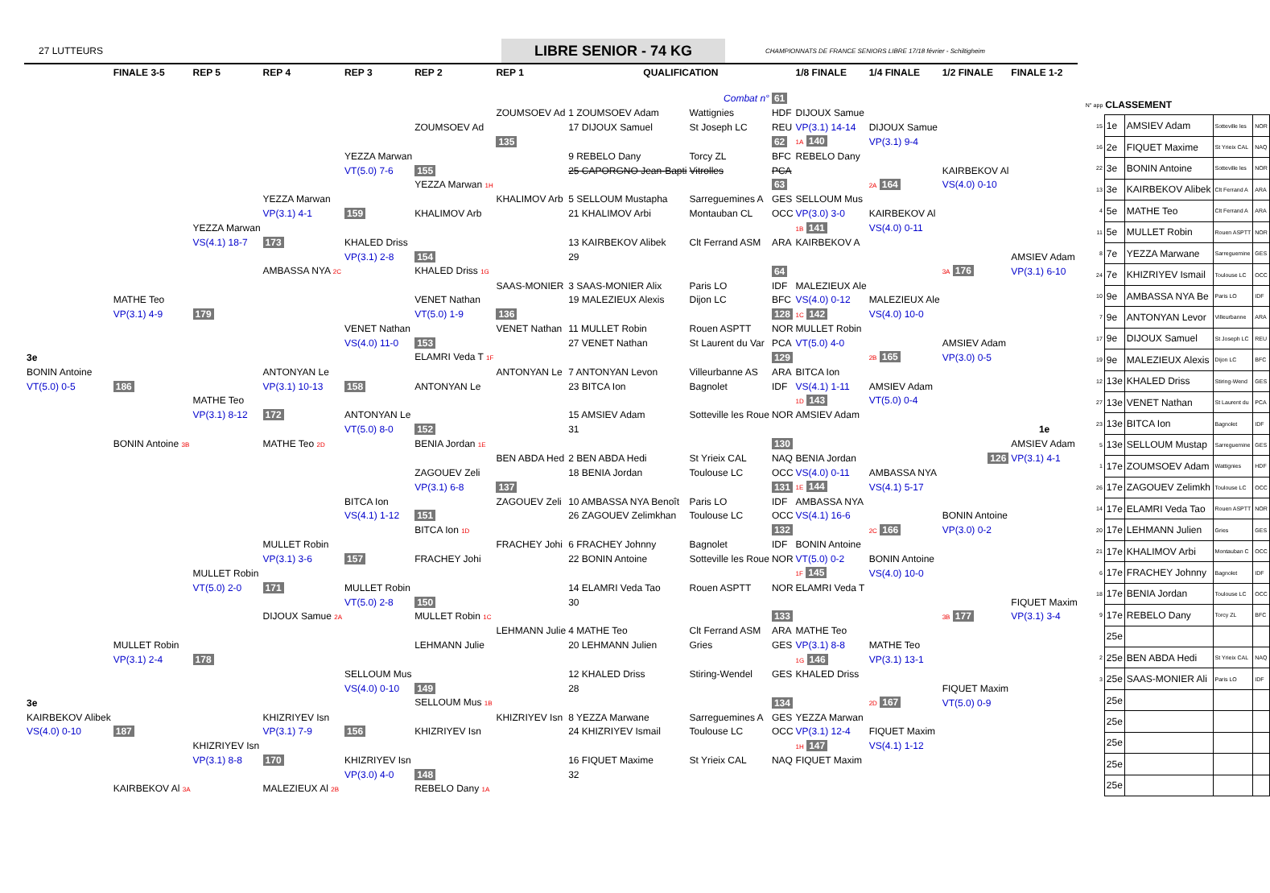27 LUTTEURS
LIBRE SENIOR - 74 KG
CHAMPIONNATS DE FRANCE SENIORS LIBRE 17/18 février - Schiltigheim
| | FINALE 3-5 | REP 5 | REP 4 | REP 3 | REP 2 | REP 1 | QUALIFICATION | | | 1/8 FINALE | 1/4 FINALE | 1/2 FINALE | FINALE 1-2 |
| --- | --- | --- | --- | --- | --- | --- | --- | --- | --- | --- | --- | --- | --- |
| | | | | | | | | Combat n° | 61 | | | | |
| | | | | | | ZOUMSOEV Ad | 1 ZOUMSOEV Adam | Wattignies | HDF | DIJOUX Samue | | | |
| | | | | | ZOUMSOEV Ad | | 17 DIJOUX Samuel | St Joseph LC | REU | VP(3.1) 14-14 | DIJOUX Samue | | |
| | | | | | | 135 | | | 62 | 1A 140 | VP(3.1) 9-4 | | |
| | | | | YEZZA Marwan | | | 9 REBELO Dany | Torcy ZL | BFC | REBELO Dany | | | |
| | | | | VT(5.0) 7-6 | 155 | | 25 CAPORGNO Jean-Bapti | Vitrolles | PCA | | | KAIRBEKOV Al | |
| | | | | | YEZZA Marwan 1H | | | | 63 | | 2A 164 | VS(4.0) 0-10 | |
| | | | YEZZA Marwan | | | KHALIMOV Arb | 5 SELLOUM Mustapha | Sarreguemines A | GES | SELLOUM Mus | | | |
| | | | VP(3.1) 4-1 | 159 | KHALIMOV Arb | | 21 KHALIMOV Arbi | Montauban CL | OCC | VP(3.0) 3-0 | KAIRBEKOV Al | | |
| | | YEZZA Marwan | | | | | | | | 1B 141 | VS(4.0) 0-11 | | |
| | | VS(4.1) 18-7 | 173 | KHALED Driss | | | 13 KAIRBEKOV Alibek | Clt Ferrand ASM | ARA | KAIRBEKOV A | | | |
| | | | | VP(3.1) 2-8 | 154 | | 29 | | | | | | AMSIEV Adam |
| | | | AMBASSA NYA 2C | | KHALED Driss 1G | | | | 64 | | | 3A 176 | VP(3.1) 6-10 |
| | | | | | | SAAS-MONIER | 3 SAAS-MONIER Alix | Paris LO | IDF | MALEZIEUX Ale | | | |
| | MATHE Teo | | | | VENET Nathan | | 19 MALEZIEUX Alexis | Dijon LC | BFC | VS(4.0) 0-12 | MALEZIEUX Ale | | |
| | VP(3.1) 4-9 | 179 | | | VT(5.0) 1-9 | 136 | | | 128 | 1C 142 | VS(4.0) 10-0 | | |
| | | | | VENET Nathan | | VENET Nathan | 11 MULLET Robin | Rouen ASPTT | NOR | MULLET Robin | | | |
| | | | | VS(4.0) 11-0 | 153 | | 27 VENET Nathan | St Laurent du Var | PCA | VT(5.0) 4-0 | | AMSIEV Adam | |
| 3e | | | | | ELAMRI Veda T 1F | | | | 129 | | 2B 165 | VP(3.0) 0-5 | |
| BONIN Antoine | | | ANTONYAN Le | | | ANTONYAN Le | 7 ANTONYAN Levon | Villeurbanne AS | ARA | BITCA Ion | | | |
| VT(5.0) 0-5 | 186 | | VP(3.1) 10-13 | 158 | ANTONYAN Le | | 23 BITCA Ion | Bagnolet | IDF | VS(4.1) 1-11 | AMSIEV Adam | | |
| | | MATHE Teo | | | | | | | | 1D 143 | VT(5.0) 0-4 | | |
| | | VP(3.1) 8-12 | 172 | ANTONYAN Le | | | 15 AMSIEV Adam | Sotteville les Roue | NOR | AMSIEV Adam | | | |
| | | | | VT(5.0) 8-0 | 152 | | 31 | | | | | | 1e |
| | BONIN Antoine 3B | | MATHE Teo 2D | | BENIA Jordan 1E | | | | 130 | | | | AMSIEV Adam |
| | | | | | | BEN ABDA Hed | 2 BEN ABDA Hedi | St Yrieix CAL | NAQ | BENIA Jordan | | 126 | VP(3.1) 4-1 |
| | | | | | ZAGOUEV Zeli | | 18 BENIA Jordan | Toulouse LC | OCC | VS(4.0) 0-11 | AMBASSA NYA | | |
| | | | | | VP(3.1) 6-8 | 137 | | | 131 | 1E 144 | VS(4.1) 5-17 | | |
| | | | | BITCA Ion | | ZAGOUEV Zeli | 10 AMBASSA NYA Benoît | Paris LO | IDF | AMBASSA NYA | | | |
| | | | | VS(4.1) 1-12 | 151 | | 26 ZAGOUEV Zelimkhan | Toulouse LC | OCC | VS(4.1) 16-6 | | BONIN Antoine | |
| | | | | | BITCA Ion 1D | | | | 132 | | 2C 166 | VP(3.0) 0-2 | |
| | | | MULLET Robin | | | FRACHEY Johi | 6 FRACHEY Johnny | Bagnolet | IDF | BONIN Antoine | | | |
| | | | VP(3.1) 3-6 | 157 | FRACHEY Johi | | 22 BONIN Antoine | Sotteville les Roue | NOR | VT(5.0) 0-2 | BONIN Antoine | | |
| | | MULLET Robin | | | | | | | | 1F 145 | VS(4.0) 10-0 | | |
| | | VT(5.0) 2-0 | 171 | MULLET Robin | | | 14 ELAMRI Veda Tao | Rouen ASPTT | NOR | ELAMRI Veda T | | | |
| | | | | VT(5.0) 2-8 | 150 | | 30 | | | | | | FIQUET Maxim |
| | | | DIJOUX Samue 2A | | MULLET Robin 1C | | | | 133 | | | 3B 177 | VP(3.1) 3-4 |
| | | | | | | LEHMANN Julie | 4 MATHE Teo | Clt Ferrand ASM | ARA | MATHE Teo | | | |
| | MULLET Robin | | | | LEHMANN Julie | | 20 LEHMANN Julien | Gries | GES | VP(3.1) 8-8 | MATHE Teo | | |
| | VP(3.1) 2-4 | 178 | | | | | | | | 1G 146 | VP(3.1) 13-1 | | |
| | | | | SELLOUM Mus | | | 12 KHALED Driss | Stiring-Wendel | GES | KHALED Driss | | | |
| | | | | VS(4.0) 0-10 | 149 | | 28 | | | | | FIQUET Maxim | |
| 3e | | | | | SELLOUM Mus 1B | | | | 134 | | 2D 167 | VT(5.0) 0-9 | |
| KAIRBEKOV Alibek | | | KHIZRIYEV Isn | | | KHIZRIYEV Isn | 8 YEZZA Marwane | Sarreguemines A | GES | YEZZA Marwan | | | |
| VS(4.0) 0-10 | 187 | | VP(3.1) 7-9 | 156 | KHIZRIYEV Isn | | 24 KHIZRIYEV Ismail | Toulouse LC | OCC | VP(3.1) 12-4 | FIQUET Maxim | | |
| | | KHIZRIYEV Isn | | | | | | | | 1H 147 | VS(4.1) 1-12 | | |
| | | VP(3.1) 8-8 | 170 | KHIZRIYEV Isn | | | 16 FIQUET Maxime | St Yrieix CAL | NAQ | FIQUET Maxim | | | |
| | | | | VP(3.0) 4-0 | 148 | | 32 | | | | | | |
| | KAIRBEKOV Al 3A | | MALEZIEUX Al 2B | | REBELO Dany 1A | | | | | | | | |
| N° app | CLASSEMENT | | | |
| 15 | 1e | AMSIEV Adam | Sotteville les | NOR |
| 16 | 2e | FIQUET Maxime | St Yrieix CAL | NAQ |
| 22 | 3e | BONIN Antoine | Sotteville les | NOR |
| 13 | 3e | KAIRBEKOV Alibek | Clt Ferrand A | ARA |
| 4 | 5e | MATHE Teo | Clt Ferrand A | ARA |
| 11 | 5e | MULLET Robin | Rouen ASPTT | NOR |
| 8 | 7e | YEZZA Marwane | Sarreguemine | GES |
| 24 | 7e | KHIZRIYEV Ismail | Toulouse LC | OCC |
| 10 | 9e | AMBASSA NYA Be | Paris LO | IDF |
| 7 | 9e | ANTONYAN Levor | Villeurbanne | ARA |
| 17 | 9e | DIJOUX Samuel | St Joseph LC | REU |
| 19 | 9e | MALEZIEUX Alexis | Dijon LC | BFC |
| 12 | 13e | KHALED Driss | Stiring-Wend | GES |
| 27 | 13e | VENET Nathan | St Laurent du | PCA |
| 23 | 13e | BITCA Ion | Bagnolet | IDF |
| 5 | 13e | SELLOUM Mustap | Sarreguemine | GES |
| 1 | 17e | ZOUMSOEV Adam | Wattignies | HDF |
| 26 | 17e | ZAGOUEV Zelimkh | Toulouse LC | OCC |
| 14 | 17e | ELAMRI Veda Tao | Rouen ASPTT | NOR |
| 20 | 17e | LEHMANN Julien | Gries | GES |
| 21 | 17e | KHALIMOV Arbi | Montauban C | OCC |
| 6 | 17e | FRACHEY Johnny | Bagnolet | IDF |
| 18 | 17e | BENIA Jordan | Toulouse LC | OCC |
| 9 | 17e | REBELO Dany | Torcy ZL | BFC |
| | 25e | | | |
| 2 | 25e | BEN ABDA Hedi | St Yrieix CAL | NAQ |
| 3 | 25e | SAAS-MONIER Ali | Paris LO | IDF |
| | 25e | | | |
| | 25e | | | |
| | 25e | | | |
| | 25e | | | |
| | 25e | | | |